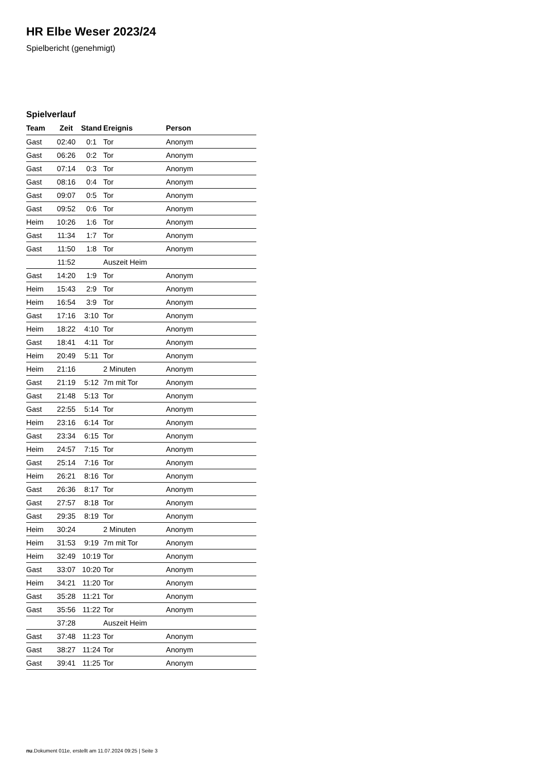HR Elbe Weser 2023/24
Spielbericht (genehmigt)
Spielverlauf
| Team | Zeit | Stand | Ereignis | Person |
| --- | --- | --- | --- | --- |
| Gast | 02:40 | 0:1 | Tor | Anonym |
| Gast | 06:26 | 0:2 | Tor | Anonym |
| Gast | 07:14 | 0:3 | Tor | Anonym |
| Gast | 08:16 | 0:4 | Tor | Anonym |
| Gast | 09:07 | 0:5 | Tor | Anonym |
| Gast | 09:52 | 0:6 | Tor | Anonym |
| Heim | 10:26 | 1:6 | Tor | Anonym |
| Gast | 11:34 | 1:7 | Tor | Anonym |
| Gast | 11:50 | 1:8 | Tor | Anonym |
| | 11:52 | | Auszeit Heim | |
| Gast | 14:20 | 1:9 | Tor | Anonym |
| Heim | 15:43 | 2:9 | Tor | Anonym |
| Heim | 16:54 | 3:9 | Tor | Anonym |
| Gast | 17:16 | 3:10 | Tor | Anonym |
| Heim | 18:22 | 4:10 | Tor | Anonym |
| Gast | 18:41 | 4:11 | Tor | Anonym |
| Heim | 20:49 | 5:11 | Tor | Anonym |
| Heim | 21:16 | | 2 Minuten | Anonym |
| Gast | 21:19 | 5:12 | 7m mit Tor | Anonym |
| Gast | 21:48 | 5:13 | Tor | Anonym |
| Gast | 22:55 | 5:14 | Tor | Anonym |
| Heim | 23:16 | 6:14 | Tor | Anonym |
| Gast | 23:34 | 6:15 | Tor | Anonym |
| Heim | 24:57 | 7:15 | Tor | Anonym |
| Gast | 25:14 | 7:16 | Tor | Anonym |
| Heim | 26:21 | 8:16 | Tor | Anonym |
| Gast | 26:36 | 8:17 | Tor | Anonym |
| Gast | 27:57 | 8:18 | Tor | Anonym |
| Gast | 29:35 | 8:19 | Tor | Anonym |
| Heim | 30:24 | | 2 Minuten | Anonym |
| Heim | 31:53 | 9:19 | 7m mit Tor | Anonym |
| Heim | 32:49 | 10:19 | Tor | Anonym |
| Gast | 33:07 | 10:20 | Tor | Anonym |
| Heim | 34:21 | 11:20 | Tor | Anonym |
| Gast | 35:28 | 11:21 | Tor | Anonym |
| Gast | 35:56 | 11:22 | Tor | Anonym |
| | 37:28 | | Auszeit Heim | |
| Gast | 37:48 | 11:23 | Tor | Anonym |
| Gast | 38:27 | 11:24 | Tor | Anonym |
| Gast | 39:41 | 11:25 | Tor | Anonym |
nu.Dokument 011e, erstellt am 11.07.2024 09:25 | Seite 3